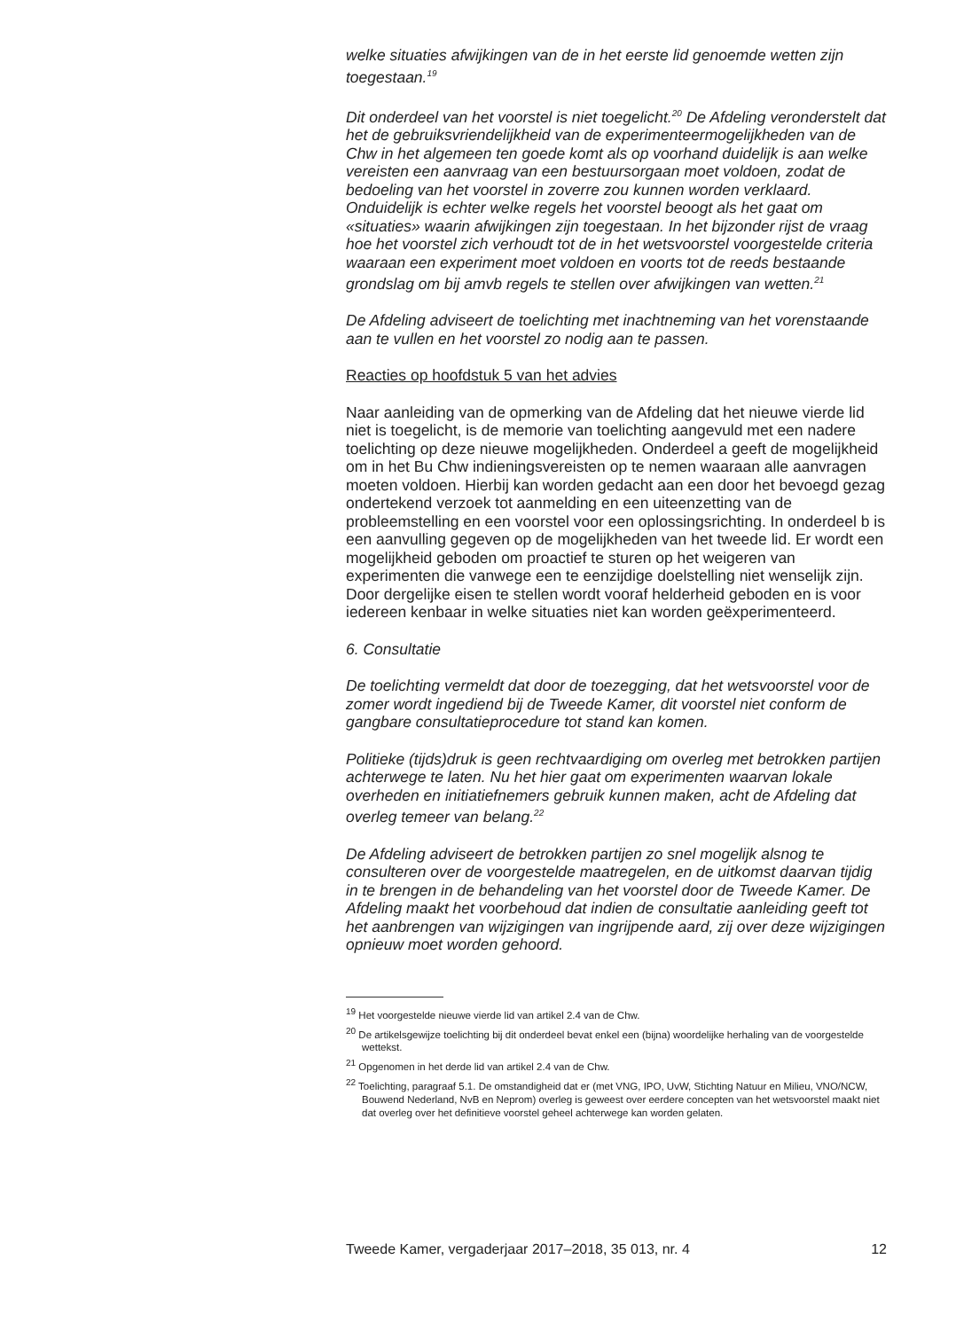welke situaties afwijkingen van de in het eerste lid genoemde wetten zijn toegestaan.<sup>19</sup>
Dit onderdeel van het voorstel is niet toegelicht.<sup>20</sup> De Afdeling veronderstelt dat het de gebruiksvriendelijkheid van de experimenteermogelijkheden van de Chw in het algemeen ten goede komt als op voorhand duidelijk is aan welke vereisten een aanvraag van een bestuursorgaan moet voldoen, zodat de bedoeling van het voorstel in zoverre zou kunnen worden verklaard. Onduidelijk is echter welke regels het voorstel beoogt als het gaat om «situaties» waarin afwijkingen zijn toegestaan. In het bijzonder rijst de vraag hoe het voorstel zich verhoudt tot de in het wetsvoorstel voorgestelde criteria waaraan een experiment moet voldoen en voorts tot de reeds bestaande grondslag om bij amvb regels te stellen over afwijkingen van wetten.<sup>21</sup>
De Afdeling adviseert de toelichting met inachtneming van het vorenstaande aan te vullen en het voorstel zo nodig aan te passen.
Reacties op hoofdstuk 5 van het advies
Naar aanleiding van de opmerking van de Afdeling dat het nieuwe vierde lid niet is toegelicht, is de memorie van toelichting aangevuld met een nadere toelichting op deze nieuwe mogelijkheden. Onderdeel a geeft de mogelijkheid om in het Bu Chw indieningsvereisten op te nemen waaraan alle aanvragen moeten voldoen. Hierbij kan worden gedacht aan een door het bevoegd gezag ondertekend verzoek tot aanmelding en een uiteenzetting van de probleemstelling en een voorstel voor een oplossingsrichting. In onderdeel b is een aanvulling gegeven op de mogelijkheden van het tweede lid. Er wordt een mogelijkheid geboden om proactief te sturen op het weigeren van experimenten die vanwege een te eenzijdige doelstelling niet wenselijk zijn. Door dergelijke eisen te stellen wordt vooraf helderheid geboden en is voor iedereen kenbaar in welke situaties niet kan worden geëxperimenteerd.
6. Consultatie
De toelichting vermeldt dat door de toezegging, dat het wetsvoorstel voor de zomer wordt ingediend bij de Tweede Kamer, dit voorstel niet conform de gangbare consultatieprocedure tot stand kan komen.
Politieke (tijds)druk is geen rechtvaardiging om overleg met betrokken partijen achterwege te laten. Nu het hier gaat om experimenten waarvan lokale overheden en initiatiefnemers gebruik kunnen maken, acht de Afdeling dat overleg temeer van belang.<sup>22</sup>
De Afdeling adviseert de betrokken partijen zo snel mogelijk alsnog te consulteren over de voorgestelde maatregelen, en de uitkomst daarvan tijdig in te brengen in de behandeling van het voorstel door de Tweede Kamer. De Afdeling maakt het voorbehoud dat indien de consultatie aanleiding geeft tot het aanbrengen van wijzigingen van ingrijpende aard, zij over deze wijzigingen opnieuw moet worden gehoord.
<sup>19</sup> Het voorgestelde nieuwe vierde lid van artikel 2.4 van de Chw.
<sup>20</sup> De artikelsgewijze toelichting bij dit onderdeel bevat enkel een (bijna) woordelijke herhaling van de voorgestelde wettekst.
<sup>21</sup> Opgenomen in het derde lid van artikel 2.4 van de Chw.
<sup>22</sup> Toelichting, paragraaf 5.1. De omstandigheid dat er (met VNG, IPO, UvW, Stichting Natuur en Milieu, VNO/NCW, Bouwend Nederland, NvB en Neprom) overleg is geweest over eerdere concepten van het wetsvoorstel maakt niet dat overleg over het definitieve voorstel geheel achterwege kan worden gelaten.
Tweede Kamer, vergaderjaar 2017–2018, 35 013, nr. 4 12